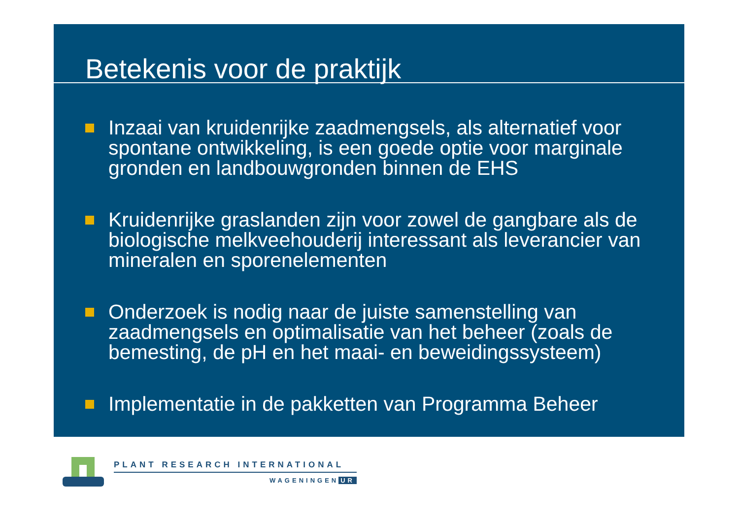Betekenis voor de praktijk
Inzaai van kruidenrijke zaadmengsels, als alternatief voor spontane ontwikkeling, is een goede optie voor marginale gronden en landbouwgronden binnen de EHS
Kruidenrijke graslanden zijn voor zowel de gangbare als de biologische melkveehouderij interessant als leverancier van mineralen en sporenelementen
Onderzoek is nodig naar de juiste samenstelling van zaadmengsels en optimalisatie van het beheer (zoals de bemesting, de pH en het maai- en beweidingssysteem)
Implementatie in de pakketten van Programma Beheer
PLANT RESEARCH INTERNATIONAL
WAGENINGEN UR